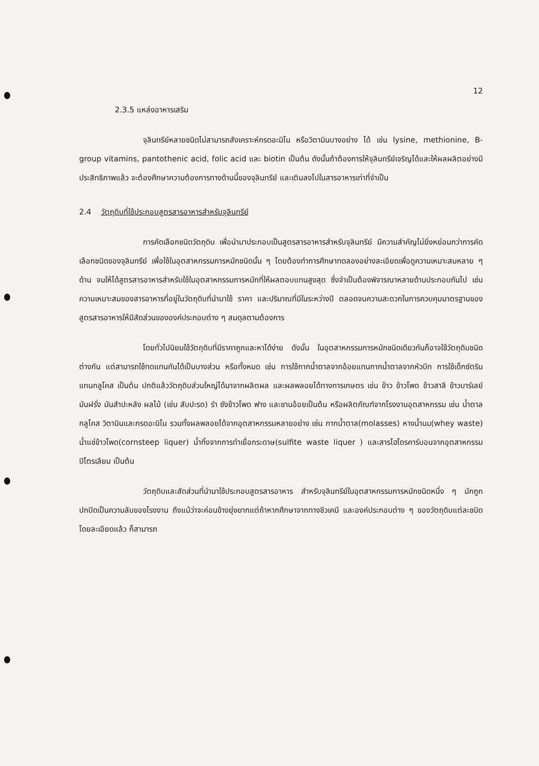12
2.3.5 แหล่งอาหารเสริม
จุลินทรีย์หลายชนิดไม่สามารถสังเคราะห์กรดอะมิโน หรือวิตามินบางอย่าง ได้ เช่น lysine, methionine, B-group vitamins, pantothenic acid, folic acid และ biotin เป็นต้น ดังนั้นถ้าต้องการให้จุลินทรีย์เจริญได้และให้ผลผลิตอย่างมีประสิทธิภาพแล้ว จะต้องศึกษาความต้องการทางด้านนี้ของจุลินทรีย์ และเติมลงไปในสารอาหารเท่าที่จำเป็น
2.4 วัตถุดิบที่ใช้ประกอบสูตรสารอาหารสำหรับจุลินทรีย์
การคัดเลือกชนิดวัตถุดิบ เพื่อนำมาประกอบเป็นสูตรสารอาหารสำหรับจุลินทรีย์ มีความสำคัญไม่ยิ่งหย่อนกว่าการคัดเลือกชนิดของจุลินทรีย์ เพื่อใช้ในอุตสาหกรรมการหมักชนิดนั้น ๆ โดยต้องทำการศึกษาทดลองอย่างละเอียดเพื่อดูความเหมาะสมหลาย ๆ ด้าน จนให้ได้สูตรสารอาหารสำหรับใช้ในอุตสาหกรรมการหมักที่ให้ผลตอบแทนสูงสุด ซึ่งจำเป็นต้องพิจารณาหลายด้านประกอบกันไป เช่น ความเหมาะสมของสารอาหารที่อยู่ในวัตถุดิบที่นำมาใช้ ราคา และปริมาณที่มีในระหว่างปี ตลอดจนความสะดวกในการควบคุมมาตรฐานของสูตรสารอาหารให้มีสัดส่วนขององค์ประกอบต่าง ๆ สมดุลตามต้องการ
โดยทั่วไปนิยมใช้วัตถุดิบที่มีราคาถูกและหาได้ง่าย ดังนั้น ในอุตสาหกรรมการหมักชนิดเดียวกันก็อาจใช้วัตถุดิบชนิดต่างกัน แต่สามารถใช้ทดแทนกันได้เป็นบางส่วน หรือทั้งหมด เช่น การใช้กากน้ำตาลจากอ้อยแทนกากน้ำตาลจากหัวบีท การใช้เด็กซ์ตรินแทนกลูโคส เป็นต้น ปกติแล้ววัตถุดิบส่วนใหญ่ได้มาจากผลิตผล และผลพลอยได้ทางการเกษตร เช่น ข้าว ข้าวโพด ข้าวสาลี ข้าวบาร์เลย์ มันฝรั่ง มันสำปะหลัง ผลไม้ (เช่น สับปะรด) รำ ซังข้าวโพด ฟาง และชานอ้อยเป็นต้น หรือผลิตภัณฑ์จากโรงงานอุตสาหกรรม เช่น น้ำตาลกลูโคส วิตามินและกรดอะมิโน รวมทั้งผลพลอยได้จากอุตสาหกรรมหลายอย่าง เช่น กากน้ำตาล(molasses) หางน้ำนม(whey waste) น้ำแช่ข้าวโพด(cornsteep liquer) น้ำทิ้งจากการทำเยื่อกระดาษ(sulfite waste liquer ) และสารไฮโดรคาร์บอนจากอุตสาหกรรมปิโตรเลียม เป็นต้น
วัตถุดิบและสัดส่วนที่นำมาใช้ประกอบสูตรสารอาหาร สำหรับจุลินทรีย์ในอุตสาหกรรมการหมักชนิดหนึ่ง ๆ มักถูกปกปิดเป็นความลับของโรงงาน ถึงแม้ว่าจะค่อนข้างยุ่งยากแต่ถ้าหากศึกษาจากทางชีวเคมี และองค์ประกอบต่าง ๆ ของวัตถุดิบแต่ละชนิดโดยละเอียดแล้ว ก็สามารถ